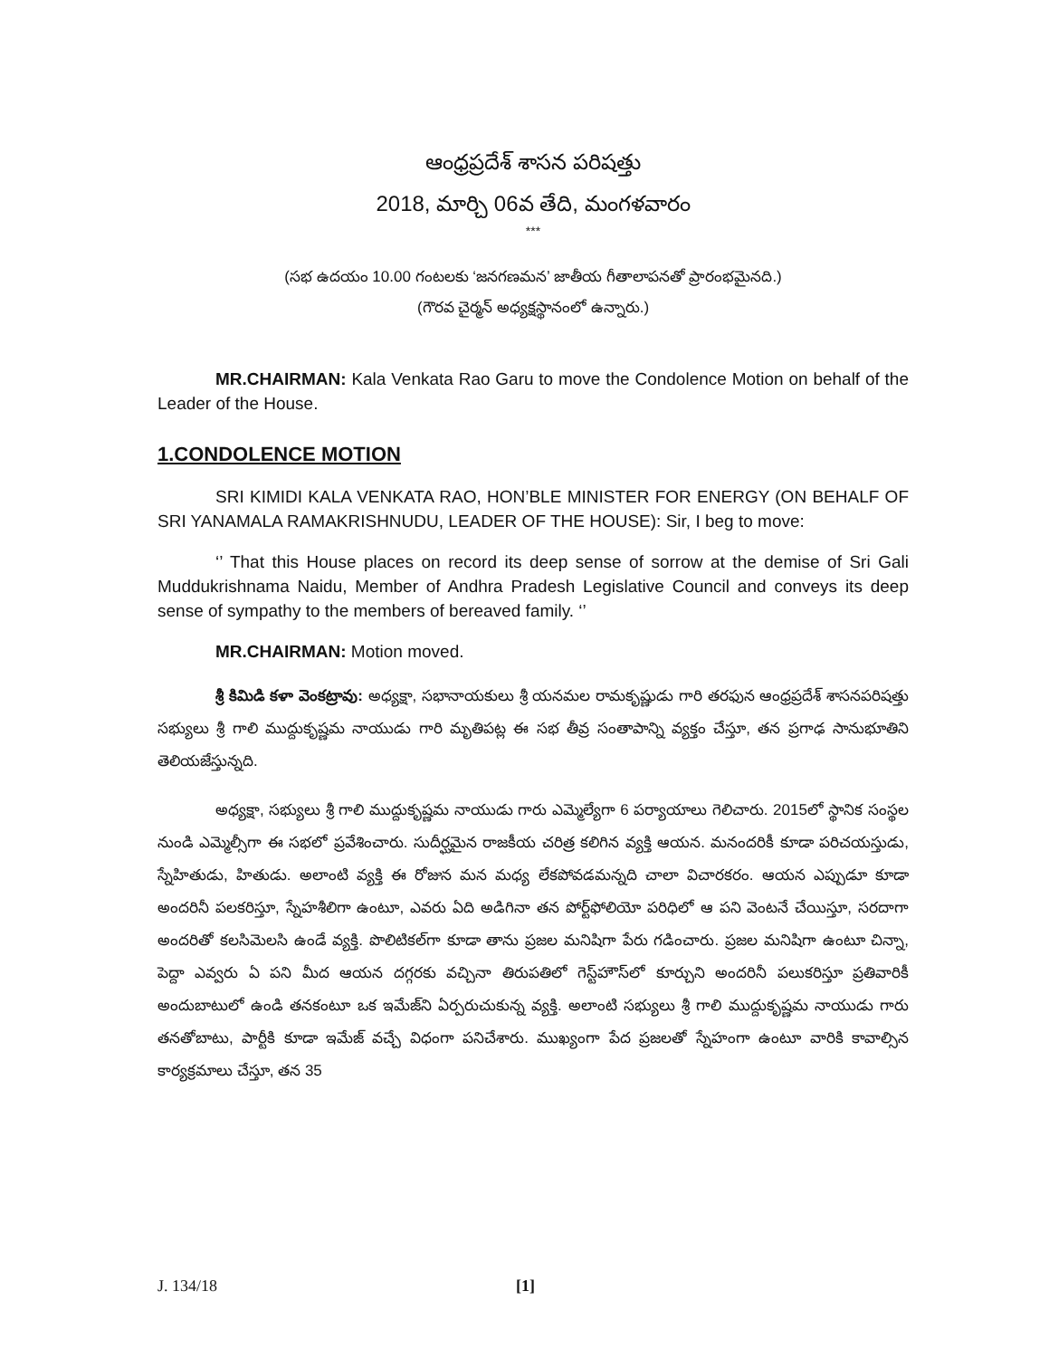ఆంధ్రప్రదేశ్ శాసన పరిషత్తు
2018, మార్చి 06వ తేది, మంగళవారం
***
(సభ ఉదయం 10.00 గంటలకు ‘జనగణమన’ జాతీయ గీతాలాపనతో ప్రారంభమైనది.)
(గౌరవ చైర్మన్ అధ్యక్షస్థానంలో ఉన్నారు.)
MR.CHAIRMAN: Kala Venkata Rao Garu to move the Condolence Motion on behalf of the Leader of the House.
1.CONDOLENCE MOTION
SRI KIMIDI KALA VENKATA RAO, HON’BLE MINISTER FOR ENERGY (ON BEHALF OF SRI YANAMALA RAMAKRISHNUDU, LEADER OF THE HOUSE): Sir, I beg to move:
‘’ That this House places on record its deep sense of sorrow at the demise of Sri Gali Muddukrishnama Naidu, Member of Andhra Pradesh Legislative Council and conveys its deep sense of sympathy to the members of bereaved family. ‘’
MR.CHAIRMAN: Motion moved.
శ్రీ కిమిడి కళా వెంకట్రావు: అధ్యక్షా, సభానాయకులు శ్రీ యనమల రామకృష్ణుడు గారి తరఫున ఆంధ్రప్రదేశ్ శాసనపరిషత్తు సభ్యులు శ్రీ గాలి ముద్దుకృష్ణమ నాయుడు గారి మృతిపట్ల ఈ సభ తీవ్ర సంతాపాన్ని వ్యక్తం చేస్తూ, తన ప్రగాఢ సానుభూతిని తెలియజేస్తున్నది.
అధ్యక్షా, సభ్యులు శ్రీ గాలి ముద్దుకృష్ణమ నాయుడు గారు ఎమ్మెల్యేగా 6 పర్యాయాలు గెలిచారు. 2015లో స్థానిక సంస్థల నుండి ఎమ్మెల్సీగా ఈ సభలో ప్రవేశించారు. సుదీర్ఘమైన రాజకీయ చరిత్ర కలిగిన వ్యక్తి ఆయన. మనందరికీ కూడా పరిచయస్తుడు, స్నేహితుడు, హితుడు. అలాంటి వ్యక్తి ఈ రోజున మన మధ్య లేకపోవడమన్నది చాలా విచారకరం. ఆయన ఎప్పుడూ కూడా అందరినీ పలకరిస్తూ, స్నేహశీలిగా ఉంటూ, ఎవరు ఏది అడిగినా తన పోర్ట్‌ఫోలియో పరిధిలో ఆ పని వెంటనే చేయిస్తూ, సరదాగా అందరితో కలసిమెలసి ఉండే వ్యక్తి. పొలిటికల్‌గా కూడా తాను ప్రజల మనిషిగా పేరు గడించారు. ప్రజల మనిషిగా ఉంటూ చిన్నా, పెద్దా ఎవ్వరు ఏ పని మీద ఆయన దగ్గరకు వచ్చినా తిరుపతిలో గెస్ట్‌హౌస్‌లో కూర్చుని అందరినీ పలుకరిస్తూ ప్రతివారికీ అందుబాటులో ఉండి తనకంటూ ఒక ఇమేజ్‌ని ఏర్పరుచుకున్న వ్యక్తి. అలాంటి సభ్యులు శ్రీ గాలి ముద్దుకృష్ణమ నాయుడు గారు తనతోబాటు, పార్టీకి కూడా ఇమేజ్ వచ్చే విధంగా పనిచేశారు. ముఖ్యంగా పేద ప్రజలతో స్నేహంగా ఉంటూ వారికి కావాల్సిన కార్యక్రమాలు చేస్తూ, తన 35
J. 134/18 [1]